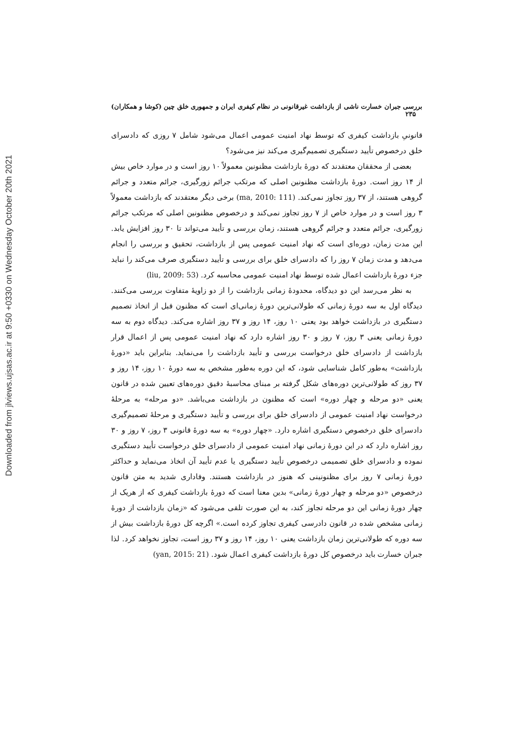Downloaded from jlviews.ujsas.ac.ir at 9:50 +0330 on Wednesday October 20th 2021
بررسی جبران خسارت ناشی از بازداشت غیرقانونی در نظام کیفری ایران و جمهوری خلق چین (کوشا و همکاران) ۲۳۵
قانونیِ بازداشت کیفری که توسط نهاد امنیت عمومی اعمال می‌شود شامل ۷ روزی که دادسرای خلق درخصوص تأیید دستگیری تصمیم‌گیری می‌کند نیز می‌شود؟
بعضی از محققان معتقدند که دورهٔ بازداشت مظنونین معمولاً ۱۰ روز است و در موارد خاص بیش از ۱۴ روز است. دورهٔ بازداشت مظنونین اصلی که مرتکب جرائم زورگیری، جرائم متعدد و جرائم گروهی هستند، از ۳۷ روز تجاوز نمی‌کند. (ma, 2010: 111) برخی دیگر معتقدند که بازداشت معمولاً ۳ روز است و در موارد خاص از ۷ روز تجاوز نمی‌کند و درخصوص مظنونین اصلی که مرتکب جرائم زورگیری، جرائم متعدد و جرائم گروهی هستند، زمان بررسی و تأیید می‌تواند تا ۳۰ روز افزایش یابد. این مدت زمان، دوره‌ای است که نهاد امنیت عمومی پس از بازداشت، تحقیق و بررسی را انجام می‌دهد و مدت زمان ۷ روز را که دادسرای خلق برای بررسی و تأیید دستگیری صرف می‌کند را نباید جزء دورهٔ بازداشت اعمال شده توسط نهاد امنیت عمومی محاسبه کرد. (liu, 2009: 53)
به نظر می‌رسد این دو دیدگاه، محدودهٔ زمانی بازداشت را از دو زاویهٔ متفاوت بررسی می‌کنند. دیدگاه اول به سه دورهٔ زمانی که طولانی‌ترین دورهٔ زمانی‌ای است که مظنون قبل از اتخاذ تصمیم دستگیری در بازداشت خواهد بود یعنی ۱۰ روز، ۱۴ روز و ۳۷ روز اشاره می‌کند. دیدگاه دوم به سه دورهٔ زمانی یعنی ۳ روز، ۷ روز و ۳۰ روز اشاره دارد که نهاد امنیت عمومی پس از اعمال قرار بازداشت از دادسرای خلق درخواست بررسی و تأیید بازداشت را می‌نماید. بنابراین باید «دورهٔ بازداشت» به‌طور کامل شناسایی شود، که این دوره به‌طور مشخص به سه دورهٔ ۱۰ روز، ۱۴ روز و ۳۷ روز که طولانی‌ترین دوره‌های شکل گرفته بر مبنای محاسبهٔ دقیق دوره‌های تعیین شده در قانون یعنی «دو مرحله و چهار دوره» است که مظنون در بازداشت می‌باشد. «دو مرحله» به مرحلهٔ درخواست نهاد امنیت عمومی از دادسرای خلق برای بررسی و تأیید دستگیری و مرحلهٔ تصمیم‌گیری دادسرای خلق درخصوص دستگیری اشاره دارد. «چهار دوره» به سه دورهٔ قانونی ۳ روز، ۷ روز و ۳۰ روز اشاره دارد که در این دورهٔ زمانی نهاد امنیت عمومی از دادسرای خلق درخواست تأیید دستگیری نموده و دادسرای خلق تصمیمی درخصوص تأیید دستگیری یا عدم تأیید آن اتخاذ می‌نماید و حداکثر دورهٔ زمانی ۷ روز برای مظنونینی که هنوز در بازداشت هستند. وفاداری شدید به متن قانون درخصوص «دو مرحله و چهار دورهٔ زمانی» بدین معنا است که دورهٔ بازداشت کیفری که از هریک از چهار دورهٔ زمانی این دو مرحله تجاوز کند، به این صورت تلقی می‌شود که «زمان بازداشت از دورهٔ زمانی مشخص شده در قانون دادرسی کیفری تجاوز کرده است.» اگرچه کل دورهٔ بازداشت بیش از سه دوره که طولانی‌ترین زمان بازداشت یعنی ۱۰ روز، ۱۴ روز و ۳۷ روز است، تجاوز نخواهد کرد. لذا جبران خسارت باید درخصوص کل دورهٔ بازداشت کیفری اعمال شود. (yan, 2015: 21)